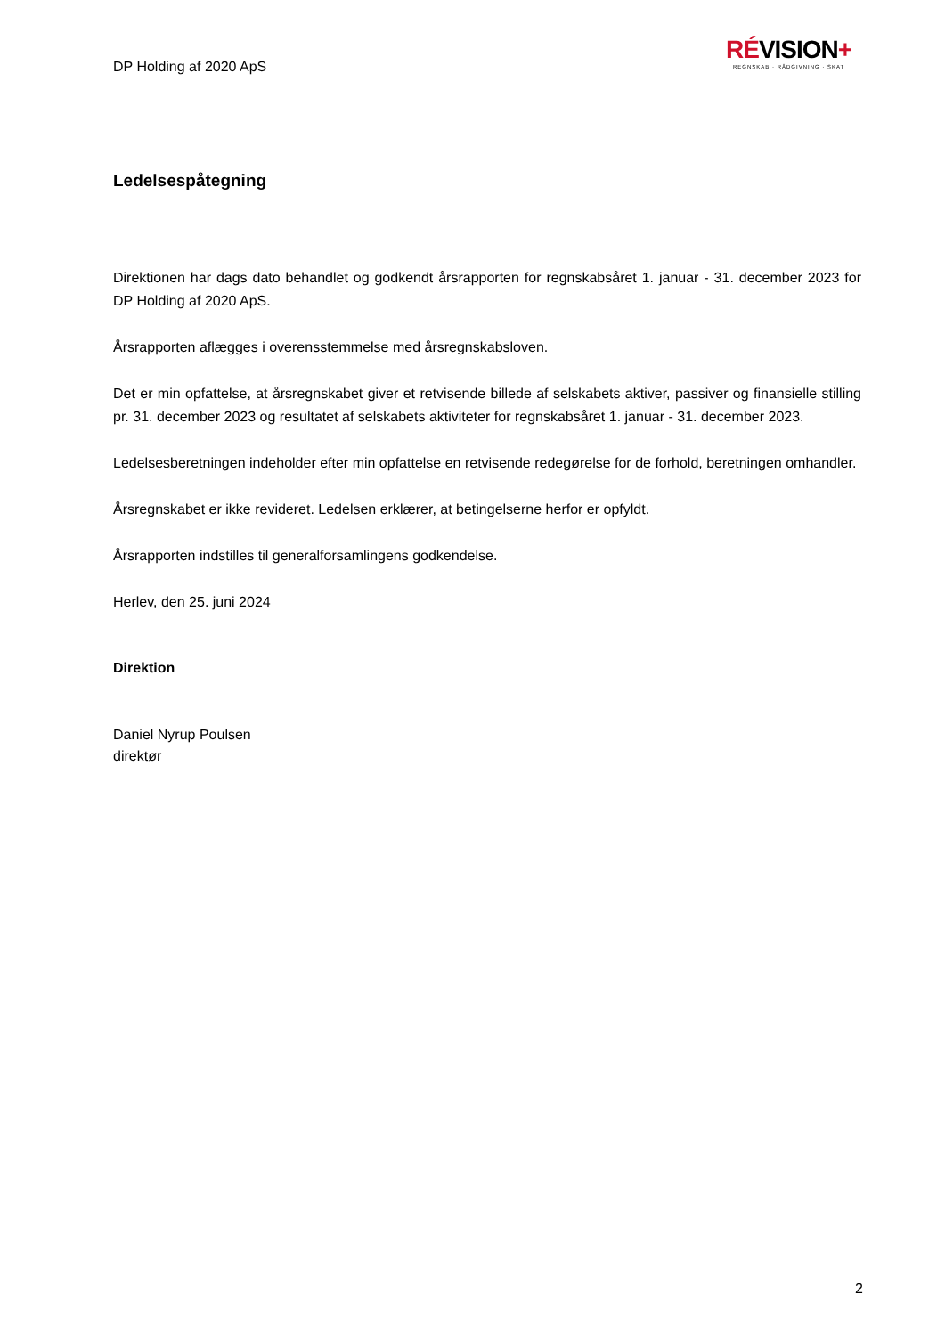DP Holding af 2020 ApS
RÉVISION+
REGNSKAB · RÅDGIVNING · SKAT
Ledelsespåtegning
Direktionen har dags dato behandlet og godkendt årsrapporten for regnskabsåret 1. januar - 31. december 2023 for DP Holding af 2020 ApS.
Årsrapporten aflægges i overensstemmelse med årsregnskabsloven.
Det er min opfattelse, at årsregnskabet giver et retvisende billede af selskabets aktiver, passiver og finansielle stilling pr. 31. december 2023 og resultatet af selskabets aktiviteter for regnskabsåret 1. januar - 31. december 2023.
Ledelsesberetningen indeholder efter min opfattelse en retvisende redegørelse for de forhold, beretningen omhandler.
Årsregnskabet er ikke revideret. Ledelsen erklærer, at betingelserne herfor er opfyldt.
Årsrapporten indstilles til generalforsamlingens godkendelse.
Herlev, den 25. juni 2024
Direktion
Daniel Nyrup Poulsen
direktør
2